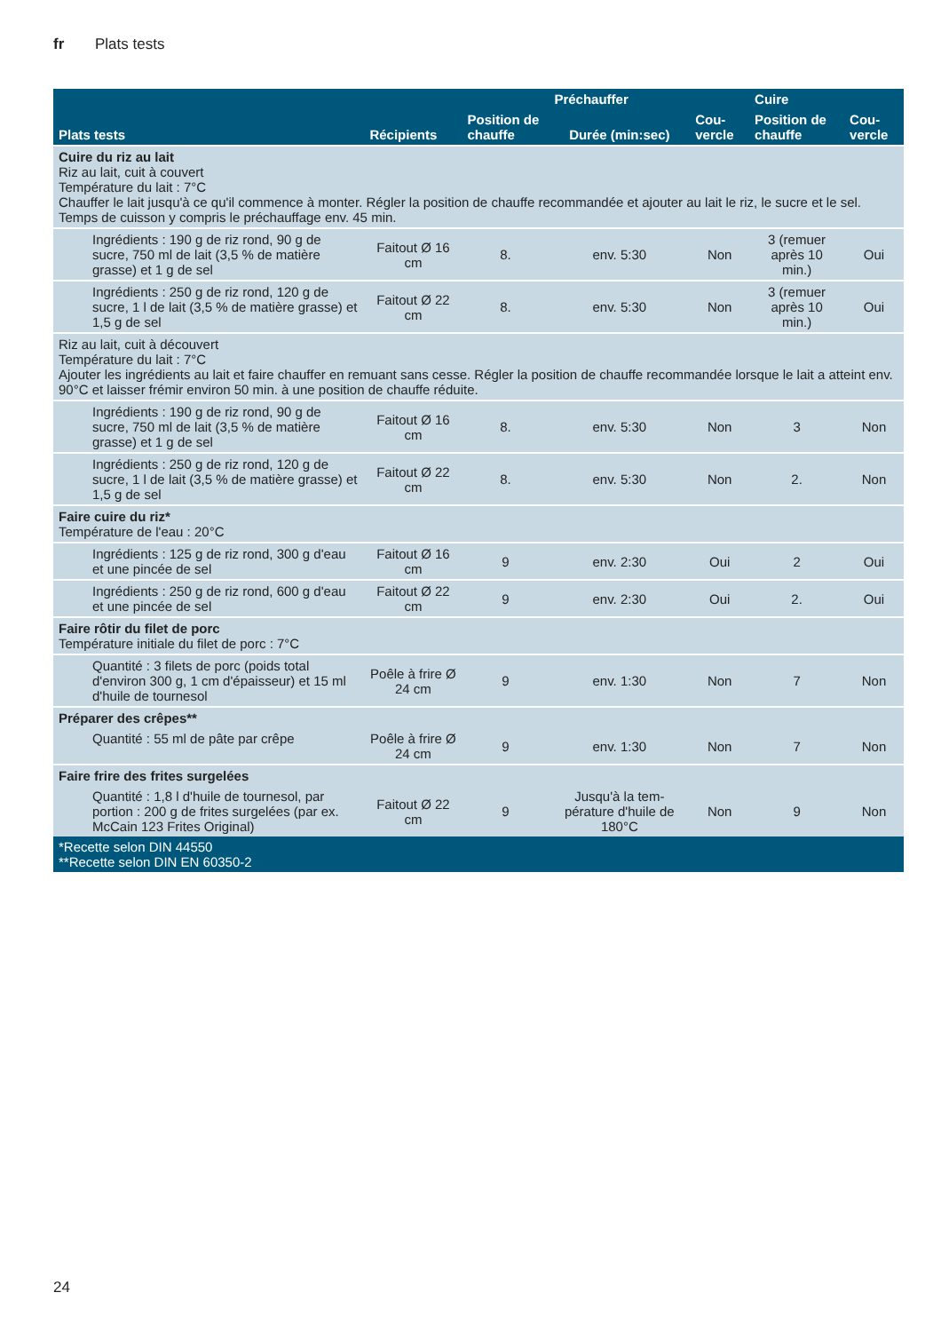fr Plats tests
| Plats tests | Récipients | Position de chauffe | Préchauffer | Cou-vercle | Cuire | Cou-vercle |
| --- | --- | --- | --- | --- | --- | --- |
| | | | Durée (min:sec) | | Position de chauffe | |
| Cuire du riz au lait Riz au lait, cuit à couvert Température du lait : 7°C Chauffer le lait jusqu'à ce qu'il commence à monter. Régler la position de chauffe recommandée et ajouter au lait le riz, le sucre et le sel. Temps de cuisson y compris le préchauffage env. 45 min. | | | | | | |
| Ingrédients : 190 g de riz rond, 90 g de sucre, 750 ml de lait (3,5 % de matière grasse) et 1 g de sel | Faitout Ø 16 cm | 8. | env. 5:30 | Non | 3 (remuer après 10 min.) | Oui |
| Ingrédients : 250 g de riz rond, 120 g de sucre, 1 l de lait (3,5 % de matière grasse) et 1,5 g de sel | Faitout Ø 22 cm | 8. | env. 5:30 | Non | 3 (remuer après 10 min.) | Oui |
| Riz au lait, cuit à découvert Température du lait : 7°C Ajouter les ingrédients au lait et faire chauffer en remuant sans cesse. Régler la position de chauffe recommandée lorsque le lait a atteint env. 90°C et laisser frémir environ 50 min. à une position de chauffe réduite. | | | | | | |
| Ingrédients : 190 g de riz rond, 90 g de sucre, 750 ml de lait (3,5 % de matière grasse) et 1 g de sel | Faitout Ø 16 cm | 8. | env. 5:30 | Non | 3 | Non |
| Ingrédients : 250 g de riz rond, 120 g de sucre, 1 l de lait (3,5 % de matière grasse) et 1,5 g de sel | Faitout Ø 22 cm | 8. | env. 5:30 | Non | 2. | Non |
| Faire cuire du riz* Température de l'eau : 20°C | | | | | | |
| Ingrédients : 125 g de riz rond, 300 g d'eau et une pincée de sel | Faitout Ø 16 cm | 9 | env. 2:30 | Oui | 2 | Oui |
| Ingrédients : 250 g de riz rond, 600 g d'eau et une pincée de sel | Faitout Ø 22 cm | 9 | env. 2:30 | Oui | 2. | Oui |
| Faire rôtir du filet de porc Température initiale du filet de porc : 7°C | | | | | | |
| Quantité : 3 filets de porc (poids total d'environ 300 g, 1 cm d'épaisseur) et 15 ml d'huile de tournesol | Poêle à frire Ø 24 cm | 9 | env. 1:30 | Non | 7 | Non |
| Préparer des crêpes** | | | | | | |
| Quantité : 55 ml de pâte par crêpe | Poêle à frire Ø 24 cm | 9 | env. 1:30 | Non | 7 | Non |
| Faire frire des frites surgelées | | | | | | |
| Quantité : 1,8 l d'huile de tournesol, par portion : 200 g de frites surgelées (par ex. McCain 123 Frites Original) | Faitout Ø 22 cm | 9 | Jusqu'à la tem-pérature d'huile de 180°C | Non | 9 | Non |
| *Recette selon DIN 44550 **Recette selon DIN EN 60350-2 | | | | | | |
24